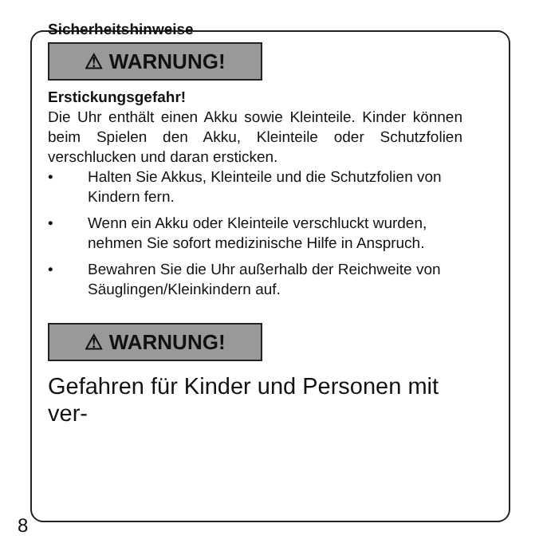Sicherheitshinweise
⚠ WARNUNG!
Erstickungsgefahr!
Die Uhr enthält einen Akku sowie Kleinteile. Kinder können beim Spielen den Akku, Kleinteile oder Schutzfolien verschlucken und daran ersticken.
• Halten Sie Akkus, Kleinteile und die Schutzfolien von Kindern fern.
• Wenn ein Akku oder Kleinteile verschluckt wurden, nehmen Sie sofort medizinische Hilfe in Anspruch.
• Bewahren Sie die Uhr außerhalb der Reichweite von Säuglingen/Kleinkindern auf.
⚠ WARNUNG!
Gefahren für Kinder und Personen mit ver-
8